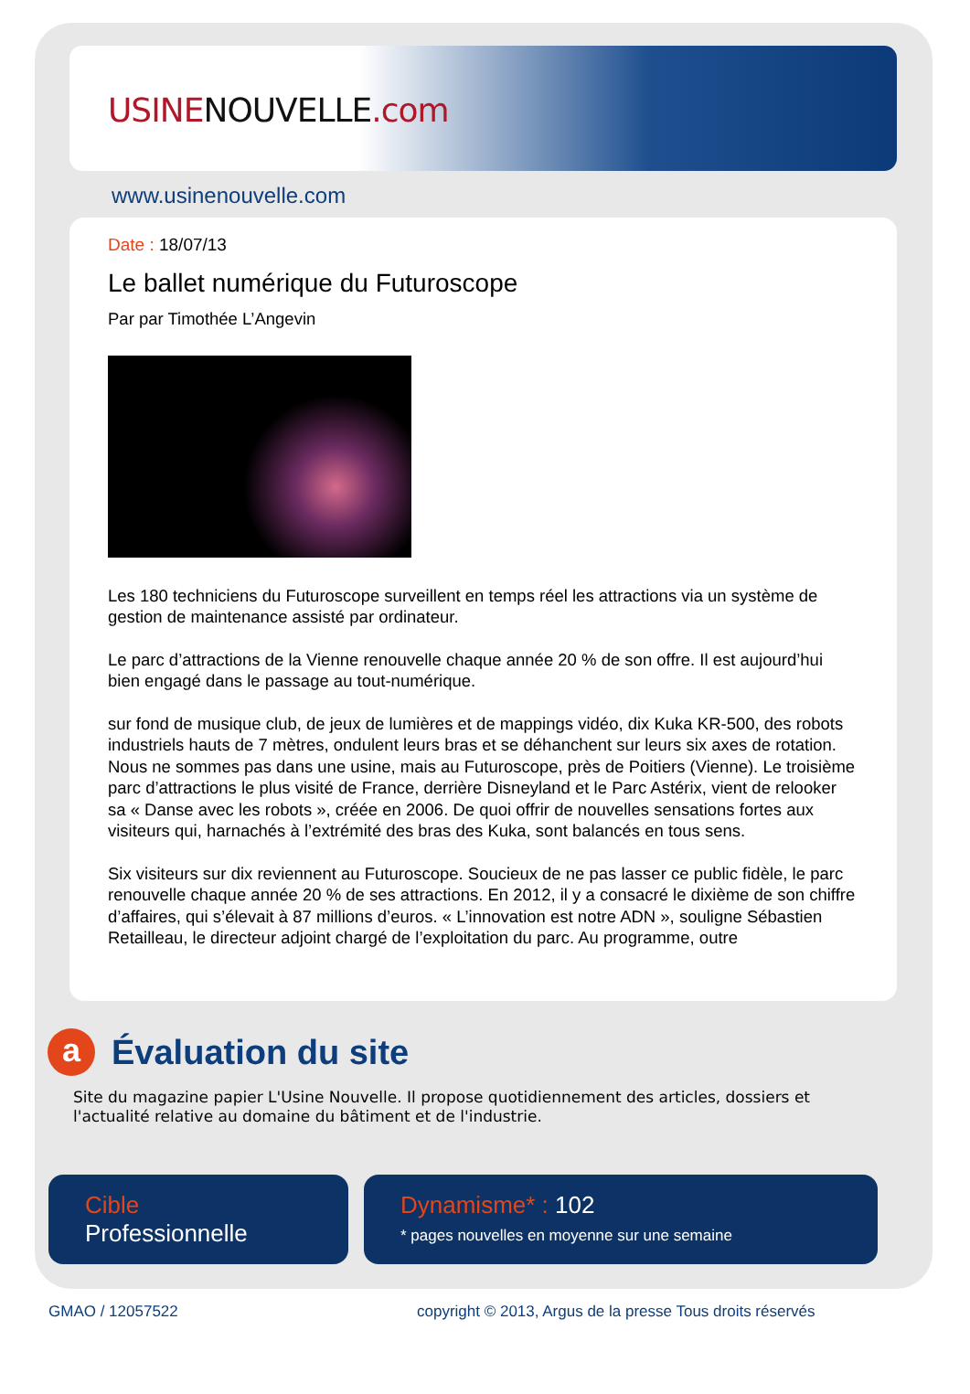USINENOUVELLE.com
www.usinenouvelle.com
Date : 18/07/13
Le ballet numérique du Futuroscope
Par par Timothée L’Angevin
Les 180 techniciens du Futuroscope surveillent en temps réel les attractions via un système de gestion de maintenance assisté par ordinateur.
Le parc d’attractions de la Vienne renouvelle chaque année 20 % de son offre. Il est aujourd’hui bien engagé dans le passage au tout-numérique.
sur fond de musique club, de jeux de lumières et de mappings vidéo, dix Kuka KR-500, des robots industriels hauts de 7 mètres, ondulent leurs bras et se déhanchent sur leurs six axes de rotation. Nous ne sommes pas dans une usine, mais au Futuroscope, près de Poitiers (Vienne). Le troisième parc d’attractions le plus visité de France, derrière Disneyland et le Parc Astérix, vient de relooker sa « Danse avec les robots », créée en 2006. De quoi offrir de nouvelles sensations fortes aux visiteurs qui, harnachés à l’extrémité des bras des Kuka, sont balancés en tous sens.
Six visiteurs sur dix reviennent au Futuroscope. Soucieux de ne pas lasser ce public fidèle, le parc renouvelle chaque année 20 % de ses attractions. En 2012, il y a consacré le dixième de son chiffre d’affaires, qui s’élevait à 87 millions d’euros. « L’innovation est notre ADN », souligne Sébastien Retailleau, le directeur adjoint chargé de l’exploitation du parc. Au programme, outre
a Évaluation du site
Site du magazine papier L'Usine Nouvelle. Il propose quotidiennement des articles, dossiers et l'actualité relative au domaine du bâtiment et de l'industrie.
Cible
Professionnelle
Dynamisme* : 102
* pages nouvelles en moyenne sur une semaine
GMAO / 12057522
copyright © 2013, Argus de la presse Tous droits réservés